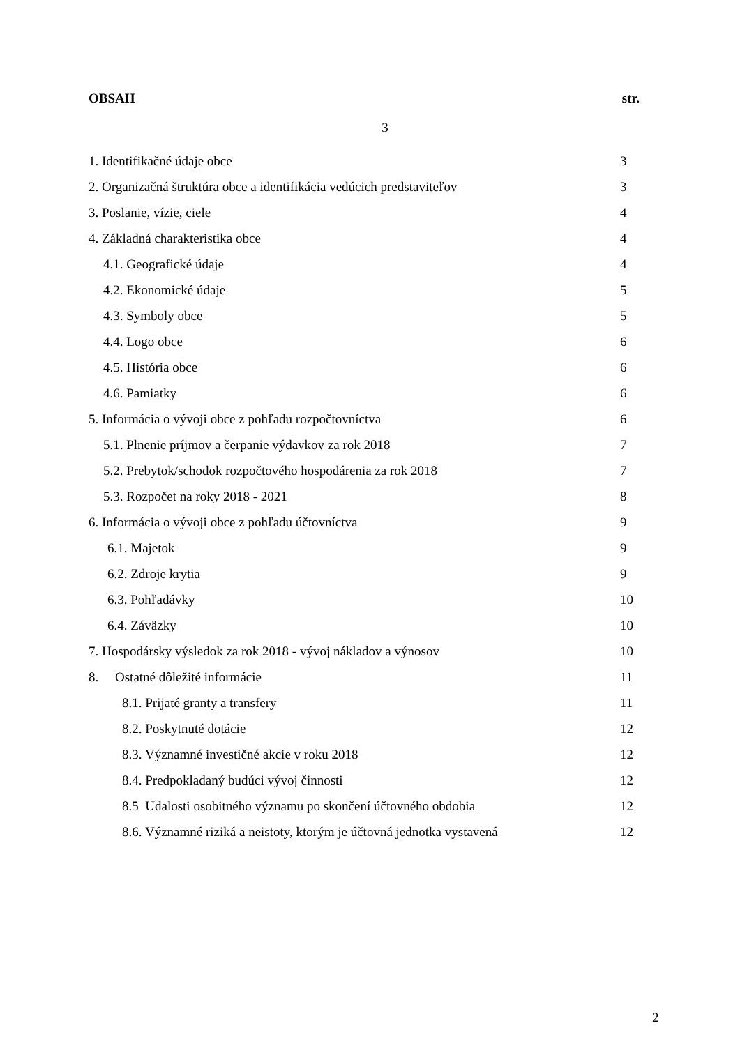OBSAH str.
3
1. Identifikačné údaje obce 3
2. Organizačná štruktúra obce a identifikácia vedúcich predstaviteľov 3
3. Poslanie, vízie, ciele 4
4. Základná charakteristika obce 4
4.1. Geografické údaje 4
4.2. Ekonomické údaje 5
4.3. Symboly obce 5
4.4. Logo obce 6
4.5. História obce 6
4.6. Pamiatky 6
5. Informácia o vývoji obce z pohľadu rozpočtovníctva 6
5.1. Plnenie príjmov a čerpanie výdavkov za rok 2018 7
5.2. Prebytok/schodok rozpočtového hospodárenia za rok 2018 7
5.3. Rozpočet na roky 2018 - 2021 8
6. Informácia o vývoji obce z pohľadu účtovníctva 9
6.1. Majetok 9
6.2. Zdroje krytia 9
6.3. Pohľadávky 10
6.4. Záväzky 10
7. Hospodársky výsledok za rok 2018 - vývoj nákladov a výnosov 10
8. Ostatné dôležité informácie 11
8.1. Prijaté granty a transfery 11
8.2. Poskytnuté dotácie 12
8.3. Významné investičné akcie v roku 2018 12
8.4. Predpokladaný budúci vývoj činnosti 12
8.5 Udalosti osobitného významu po skončení účtovného obdobia 12
8.6. Významné riziká a neistoty, ktorým je účtovná jednotka vystavená 12
2